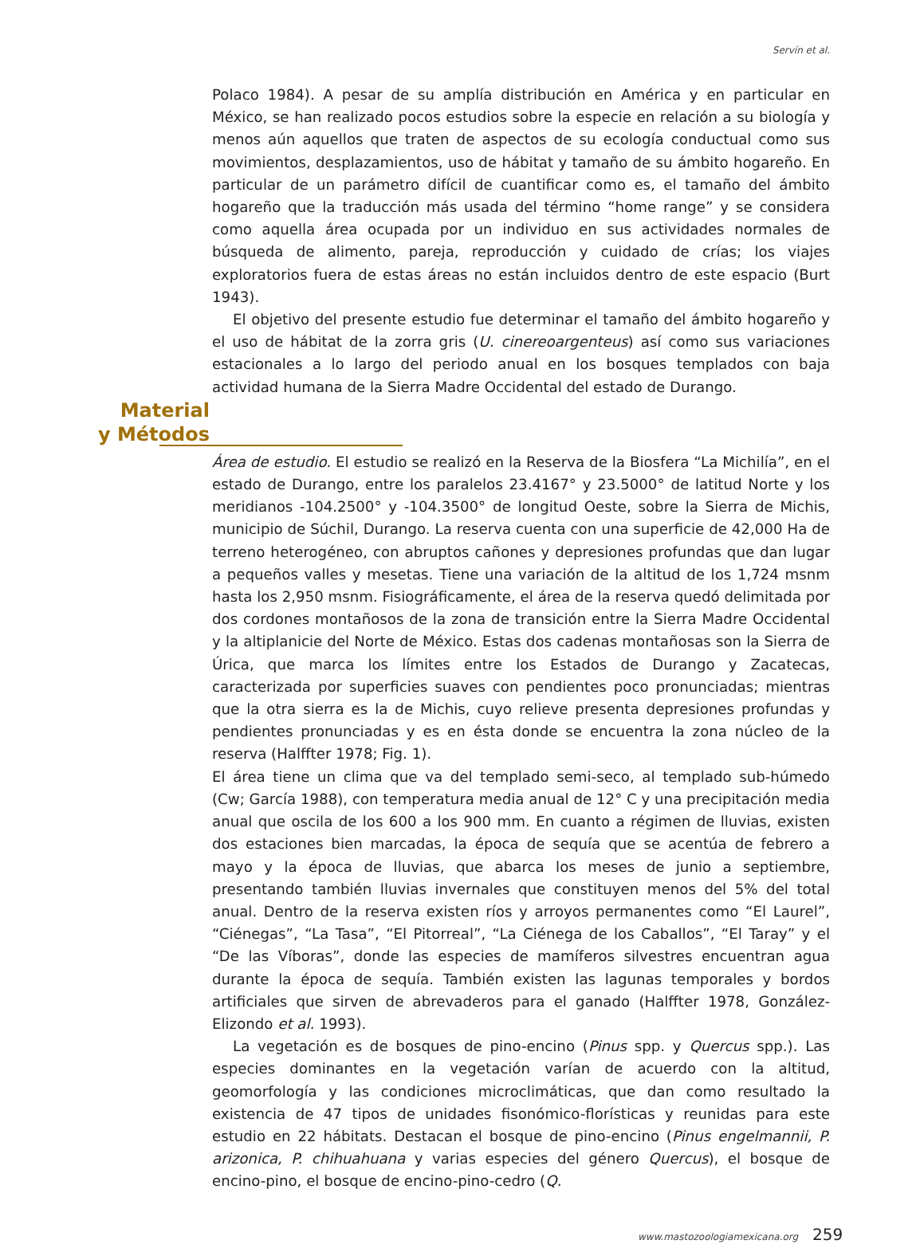Servín et al.
Polaco 1984). A pesar de su amplía distribución en América y en particular en México, se han realizado pocos estudios sobre la especie en relación a su biología y menos aún aquellos que traten de aspectos de su ecología conductual como sus movimientos, desplazamientos, uso de hábitat y tamaño de su ámbito hogareño. En particular de un parámetro difícil de cuantificar como es, el tamaño del ámbito hogareño que la traducción más usada del término “home range” y se considera como aquella área ocupada por un individuo en sus actividades normales de búsqueda de alimento, pareja, reproducción y cuidado de crías; los viajes exploratorios fuera de estas áreas no están incluidos dentro de este espacio (Burt 1943).
El objetivo del presente estudio fue determinar el tamaño del ámbito hogareño y el uso de hábitat de la zorra gris (U. cinereoargenteus) así como sus variaciones estacionales a lo largo del periodo anual en los bosques templados con baja actividad humana de la Sierra Madre Occidental del estado de Durango.
Material
y Métodos
Área de estudio. El estudio se realizó en la Reserva de la Biosfera “La Michilía”, en el estado de Durango, entre los paralelos 23.4167° y 23.5000° de latitud Norte y los meridianos -104.2500° y -104.3500° de longitud Oeste, sobre la Sierra de Michis, municipio de Súchil, Durango. La reserva cuenta con una superficie de 42,000 Ha de terreno heterogéneo, con abruptos cañones y depresiones profundas que dan lugar a pequeños valles y mesetas. Tiene una variación de la altitud de los 1,724 msnm hasta los 2,950 msnm. Fisiográficamente, el área de la reserva quedó delimitada por dos cordones montañosos de la zona de transición entre la Sierra Madre Occidental y la altiplanicie del Norte de México. Estas dos cadenas montañosas son la Sierra de Úrica, que marca los límites entre los Estados de Durango y Zacatecas, caracterizada por superficies suaves con pendientes poco pronunciadas; mientras que la otra sierra es la de Michis, cuyo relieve presenta depresiones profundas y pendientes pronunciadas y es en ésta donde se encuentra la zona núcleo de la reserva (Halffter 1978; Fig. 1).
El área tiene un clima que va del templado semi-seco, al templado sub-húmedo (Cw; García 1988), con temperatura media anual de 12° C y una precipitación media anual que oscila de los 600 a los 900 mm. En cuanto a régimen de lluvias, existen dos estaciones bien marcadas, la época de sequía que se acentúa de febrero a mayo y la época de lluvias, que abarca los meses de junio a septiembre, presentando también lluvias invernales que constituyen menos del 5% del total anual. Dentro de la reserva existen ríos y arroyos permanentes como “El Laurel”, “Ciénegas”, “La Tasa”, “El Pitorreal”, “La Ciénega de los Caballos”, “El Taray” y el “De las Víboras”, donde las especies de mamíferos silvestres encuentran agua durante la época de sequía. También existen las lagunas temporales y bordos artificiales que sirven de abrevaderos para el ganado (Halffter 1978, González-Elizondo et al. 1993).
La vegetación es de bosques de pino-encino (Pinus spp. y Quercus spp.). Las especies dominantes en la vegetación varían de acuerdo con la altitud, geomorfología y las condiciones microclimáticas, que dan como resultado la existencia de 47 tipos de unidades fisonómico-florísticas y reunidas para este estudio en 22 hábitats. Destacan el bosque de pino-encino (Pinus engelmannii, P. arizonica, P. chihuahuana y varias especies del género Quercus), el bosque de encino-pino, el bosque de encino-pino-cedro (Q.
www.mastozoologiamexicana.org 259